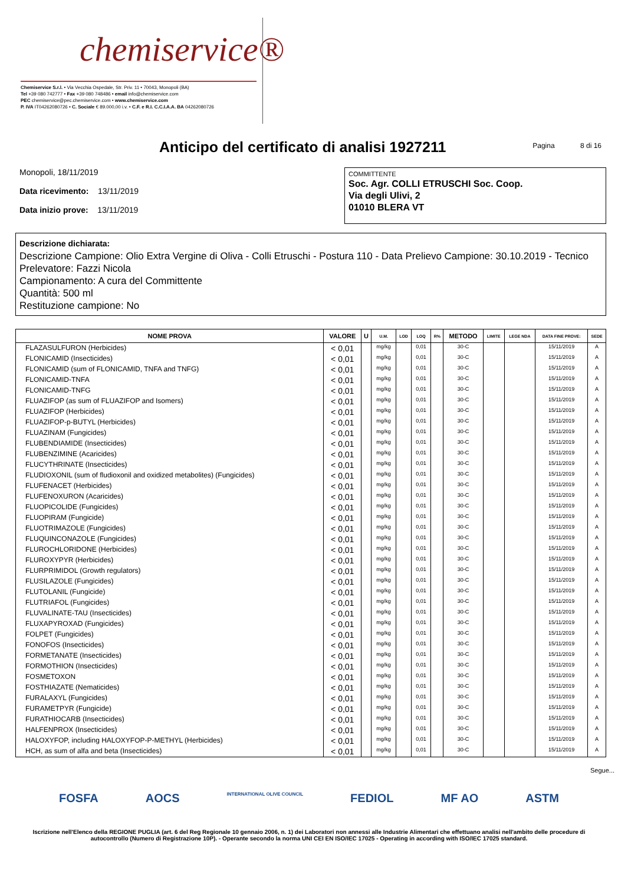chemiservice®
Chemiservice S.r.l. • Via Vecchia Ospedale, Str. Priv. 11 • 70043, Monopoli (BA)
Tel +39 080 742777 • Fax +39 080 748486 • email info@chemiservice.com
PEC chemiservice@pec.chemiservice.com • www.chemiservice.com
P. IVA IT04262080726 • C. Sociale € 89.000,00 i.v. • C.F. e R.I. C.C.I.A.A. BA 04262080726
Anticipo del certificato di analisi 1927211
Pagina 8 di 16
Monopoli, 18/11/2019
Data ricevimento: 13/11/2019
Data inizio prove: 13/11/2019
COMMITTENTE
Soc. Agr. COLLI ETRUSCHI Soc. Coop.
Via degli Ulivi, 2
01010 BLERA VT
Descrizione dichiarata:
Descrizione Campione: Olio Extra Vergine di Oliva - Colli Etruschi - Postura 110 - Data Prelievo Campione: 30.10.2019 - Tecnico Prelevatore: Fazzi Nicola
Campionamento: A cura del Committente
Quantità: 500 ml
Restituzione campione: No
| NOME PROVA | VALORE | U | U.M. | LOD | LOQ | R% | METODO | LIMITE | LEGE NDA | DATA FINE PROVE: | SEDE |
| --- | --- | --- | --- | --- | --- | --- | --- | --- | --- | --- | --- |
| FLAZASULFURON (Herbicides) | < 0,01 | | mg/kg | | 0,01 | | 30-C | | | 15/11/2019 | A |
| FLONICAMID (Insecticides) | < 0,01 | | mg/kg | | 0,01 | | 30-C | | | 15/11/2019 | A |
| FLONICAMID (sum of FLONICAMID, TNFA and TNFG) | < 0,01 | | mg/kg | | 0,01 | | 30-C | | | 15/11/2019 | A |
| FLONICAMID-TNFA | < 0,01 | | mg/kg | | 0,01 | | 30-C | | | 15/11/2019 | A |
| FLONICAMID-TNFG | < 0,01 | | mg/kg | | 0,01 | | 30-C | | | 15/11/2019 | A |
| FLUAZIFOP (as sum of FLUAZIFOP and Isomers) | < 0,01 | | mg/kg | | 0,01 | | 30-C | | | 15/11/2019 | A |
| FLUAZIFOP (Herbicides) | < 0,01 | | mg/kg | | 0,01 | | 30-C | | | 15/11/2019 | A |
| FLUAZIFOP-p-BUTYL (Herbicides) | < 0,01 | | mg/kg | | 0,01 | | 30-C | | | 15/11/2019 | A |
| FLUAZINAM (Fungicides) | < 0,01 | | mg/kg | | 0,01 | | 30-C | | | 15/11/2019 | A |
| FLUBENDIAMIDE (Insecticides) | < 0,01 | | mg/kg | | 0,01 | | 30-C | | | 15/11/2019 | A |
| FLUBENZIMINE (Acaricides) | < 0,01 | | mg/kg | | 0,01 | | 30-C | | | 15/11/2019 | A |
| FLUCYTHRINATE (Insecticides) | < 0,01 | | mg/kg | | 0,01 | | 30-C | | | 15/11/2019 | A |
| FLUDIOXONIL (sum of fludioxonil and oxidized metabolites) (Fungicides) | < 0,01 | | mg/kg | | 0,01 | | 30-C | | | 15/11/2019 | A |
| FLUFENACET (Herbicides) | < 0,01 | | mg/kg | | 0,01 | | 30-C | | | 15/11/2019 | A |
| FLUFENOXURON (Acaricides) | < 0,01 | | mg/kg | | 0,01 | | 30-C | | | 15/11/2019 | A |
| FLUOPICOLIDE (Fungicides) | < 0,01 | | mg/kg | | 0,01 | | 30-C | | | 15/11/2019 | A |
| FLUOPIRAM (Fungicide) | < 0,01 | | mg/kg | | 0,01 | | 30-C | | | 15/11/2019 | A |
| FLUOTRIMAZOLE (Fungicides) | < 0,01 | | mg/kg | | 0,01 | | 30-C | | | 15/11/2019 | A |
| FLUQUINCONAZOLE (Fungicides) | < 0,01 | | mg/kg | | 0,01 | | 30-C | | | 15/11/2019 | A |
| FLUROCHLORIDONE (Herbicides) | < 0,01 | | mg/kg | | 0,01 | | 30-C | | | 15/11/2019 | A |
| FLUROXYPYR (Herbicides) | < 0,01 | | mg/kg | | 0,01 | | 30-C | | | 15/11/2019 | A |
| FLURPRIMIDOL (Growth regulators) | < 0,01 | | mg/kg | | 0,01 | | 30-C | | | 15/11/2019 | A |
| FLUSILAZOLE (Fungicides) | < 0,01 | | mg/kg | | 0,01 | | 30-C | | | 15/11/2019 | A |
| FLUTOLANIL (Fungicide) | < 0,01 | | mg/kg | | 0,01 | | 30-C | | | 15/11/2019 | A |
| FLUTRIAFOL (Fungicides) | < 0,01 | | mg/kg | | 0,01 | | 30-C | | | 15/11/2019 | A |
| FLUVALINATE-TAU (Insecticides) | < 0,01 | | mg/kg | | 0,01 | | 30-C | | | 15/11/2019 | A |
| FLUXAPYROXAD (Fungicides) | < 0,01 | | mg/kg | | 0,01 | | 30-C | | | 15/11/2019 | A |
| FOLPET (Fungicides) | < 0,01 | | mg/kg | | 0,01 | | 30-C | | | 15/11/2019 | A |
| FONOFOS (Insecticides) | < 0,01 | | mg/kg | | 0,01 | | 30-C | | | 15/11/2019 | A |
| FORMETANATE (Insecticides) | < 0,01 | | mg/kg | | 0,01 | | 30-C | | | 15/11/2019 | A |
| FORMOTHION (Insecticides) | < 0,01 | | mg/kg | | 0,01 | | 30-C | | | 15/11/2019 | A |
| FOSMETOXON | < 0,01 | | mg/kg | | 0,01 | | 30-C | | | 15/11/2019 | A |
| FOSTHIAZATE (Nematicides) | < 0,01 | | mg/kg | | 0,01 | | 30-C | | | 15/11/2019 | A |
| FURALAXYL (Fungicides) | < 0,01 | | mg/kg | | 0,01 | | 30-C | | | 15/11/2019 | A |
| FURAMETPYR (Fungicide) | < 0,01 | | mg/kg | | 0,01 | | 30-C | | | 15/11/2019 | A |
| FURATHIOCARB (Insecticides) | < 0,01 | | mg/kg | | 0,01 | | 30-C | | | 15/11/2019 | A |
| HALFENPROX (Insecticides) | < 0,01 | | mg/kg | | 0,01 | | 30-C | | | 15/11/2019 | A |
| HALOXYFOP, including HALOXYFOP-P-METHYL (Herbicides) | < 0,01 | | mg/kg | | 0,01 | | 30-C | | | 15/11/2019 | A |
| HCH, as sum of alfa and beta (Insecticides) | < 0,01 | | mg/kg | | 0,01 | | 30-C | | | 15/11/2019 | A |
Segue...
FOSFA AOCS INTERNATIONAL OLIVE COUNCIL FEDIOL MF AO ASTM
Iscrizione nell'Elenco della REGIONE PUGLIA (art. 6 del Reg Regionale 10 gennaio 2006, n. 1) dei Laboratori non annessi alle Industrie Alimentari che effettuano analisi nell'ambito delle procedure di autocontrollo (Numero di Registrazione 10P). - Operante secondo la norma UNI CEI EN ISO/IEC 17025 - Operating in according with ISO/IEC 17025 standard.